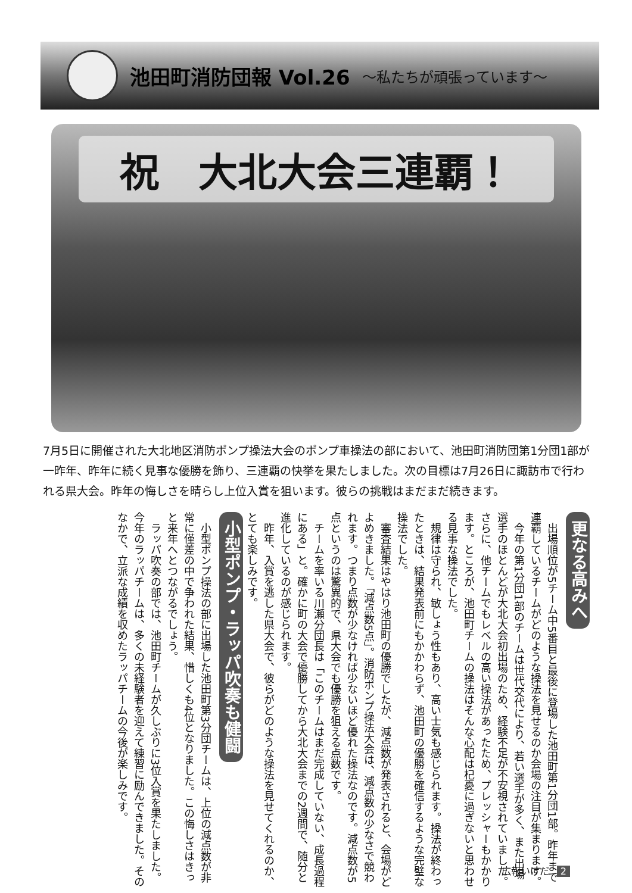池田町消防団報 Vol.26
～私たちが頑張っています～
祝　大北大会三連覇！
7月5日に開催された大北地区消防ポンプ操法大会のポンプ車操法の部において、池田町消防団第1分団1部が一昨年、昨年に続く見事な優勝を飾り、三連覇の快挙を果たしました。次の目標は7月26日に諏訪市で行われる県大会。昨年の悔しさを晴らし上位入賞を狙います。彼らの挑戦はまだまだ続きます。
更なる高みへ
　出場順位が5チーム中5番目と最後に登場した池田町第1分団1部。昨年まで連覇しているチームがどのような操法を見せるのか会場の注目が集まります。
　今年の第1分団1部のチームは世代交代により、若い選手が多く、また出場選手のほとんどが大北大会初出場のため、経験不足が不安視されていました。さらに、他チームでもレベルの高い操法があったため、プレッシャーもかかります。ところが、池田町チームの操法はそんな心配は杞憂に過ぎないと思わせる見事な操法でした。
　規律は守られ、敏しょう性もあり、高い士気も感じられます。操法が終わったときは、結果発表前にもかかわらず、池田町の優勝を確信するような完璧な操法でした。
　審査結果はやはり池田町の優勝でしたが、減点数が発表されると、会場がどよめきました。「減点数5点」。消防ポンプ操法大会は、減点数の少なさで競われます。つまり点数が少なければ少ないほど優れた操法なのです。減点数が5点というのは驚異的で、県大会でも優勝を狙える点数です。
　チームを率いる川瀬分団長は「このチームはまだ完成していない、成長過程にある」と。確かに町の大会で優勝してから大北大会までの2週間で、随分と進化しているのが感じられます。
　昨年、入賞を逃した県大会で、彼らがどのような操法を見せてくれるのか、とても楽しみです。
小型ポンプ・ラッパ吹奏も健闘
　小型ポンプ操法の部に出場した池田町第3分団チームは、上位の減点数が非常に僅差の中で争われた結果、惜しくも4位となりました。この悔しさはきっと来年へとつながるでしょう。
　ラッパ吹奏の部では、池田町チームが久しぶりに3位入賞を果たしました。今年のラッパチームは、多くの未経験者を迎えて練習に励んできました。そのなかで、立派な成績を収めたラッパチームの今後が楽しみです。
広報いけだ 2